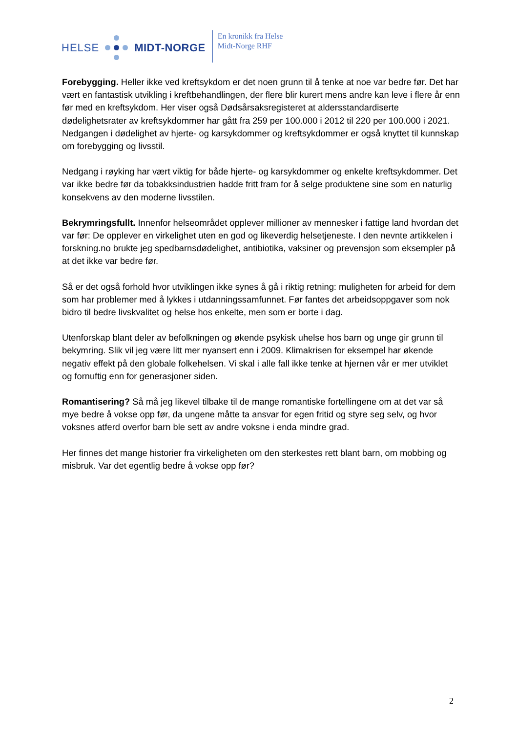HELSE MIDT-NORGE
En kronikk fra Helse
Midt-Norge RHF
Forebygging. Heller ikke ved kreftsykdom er det noen grunn til å tenke at noe var bedre før. Det har vært en fantastisk utvikling i kreftbehandlingen, der flere blir kurert mens andre kan leve i flere år enn før med en kreftsykdom. Her viser også Dødsårsaksregisteret at aldersstandardiserte dødelighetsrater av kreftsykdommer har gått fra 259 per 100.000 i 2012 til 220 per 100.000 i 2021. Nedgangen i dødelighet av hjerte- og karsykdommer og kreftsykdommer er også knyttet til kunnskap om forebygging og livsstil.
Nedgang i røyking har vært viktig for både hjerte- og karsykdommer og enkelte kreftsykdommer. Det var ikke bedre før da tobakksindustrien hadde fritt fram for å selge produktene sine som en naturlig konsekvens av den moderne livsstilen.
Bekrymringsfullt. Innenfor helseområdet opplever millioner av mennesker i fattige land hvordan det var før: De opplever en virkelighet uten en god og likeverdig helsetjeneste. I den nevnte artikkelen i forskning.no brukte jeg spedbarnsdødelighet, antibiotika, vaksiner og prevensjon som eksempler på at det ikke var bedre før.
Så er det også forhold hvor utviklingen ikke synes å gå i riktig retning: muligheten for arbeid for dem som har problemer med å lykkes i utdanningssamfunnet. Før fantes det arbeidsoppgaver som nok bidro til bedre livskvalitet og helse hos enkelte, men som er borte i dag.
Utenforskap blant deler av befolkningen og økende psykisk uhelse hos barn og unge gir grunn til bekymring. Slik vil jeg være litt mer nyansert enn i 2009. Klimakrisen for eksempel har økende negativ effekt på den globale folkehelsen. Vi skal i alle fall ikke tenke at hjernen vår er mer utviklet og fornuftig enn for generasjoner siden.
Romantisering? Så må jeg likevel tilbake til de mange romantiske fortellingene om at det var så mye bedre å vokse opp før, da ungene måtte ta ansvar for egen fritid og styre seg selv, og hvor voksnes atferd overfor barn ble sett av andre voksne i enda mindre grad.
Her finnes det mange historier fra virkeligheten om den sterkestes rett blant barn, om mobbing og misbruk. Var det egentlig bedre å vokse opp før?
2